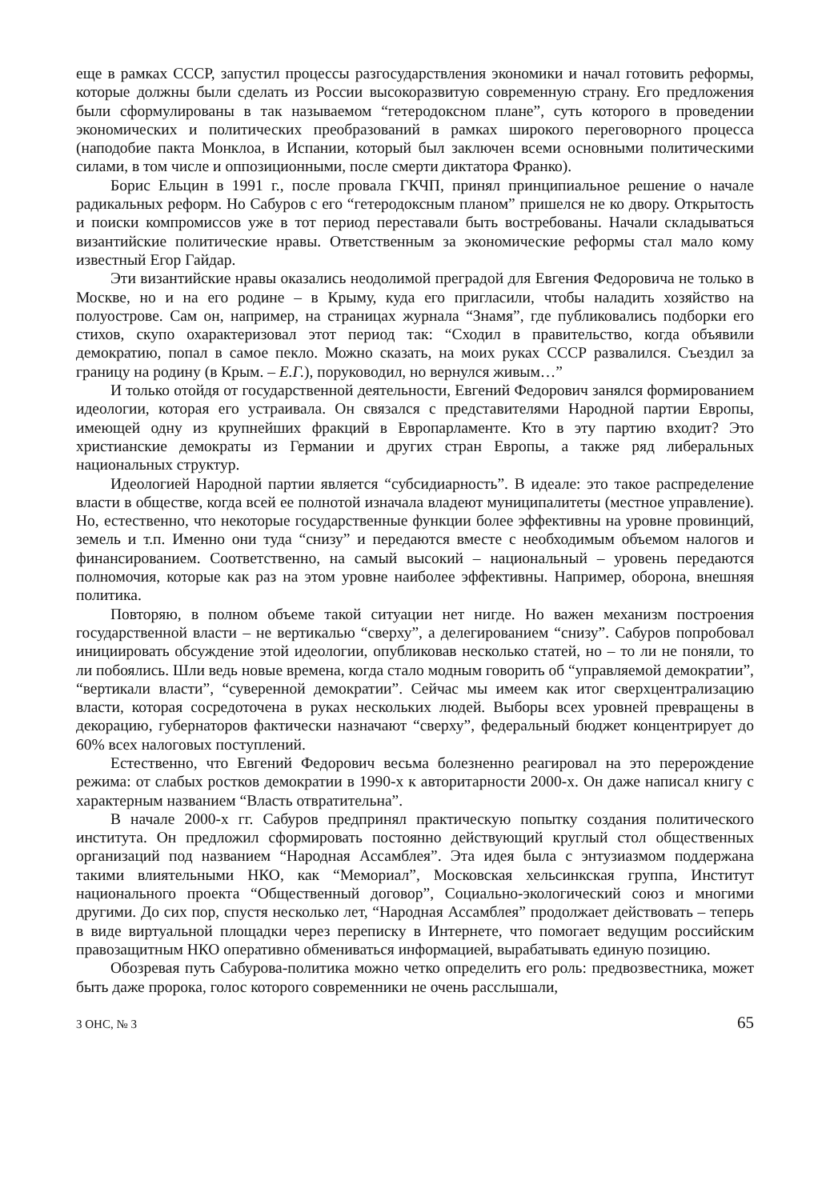еще в рамках СССР, запустил процессы разгосударствления экономики и начал готовить реформы, которые должны были сделать из России высокоразвитую современную страну. Его предложения были сформулированы в так называемом “гетеродоксном плане”, суть которого в проведении экономических и политических преобразований в рамках широкого переговорного процесса (наподобие пакта Монклоа, в Испании, который был заключен всеми основными политическими силами, в том числе и оппозиционными, после смерти диктатора Франко).
Борис Ельцин в 1991 г., после провала ГКЧП, принял принципиальное решение о начале радикальных реформ. Но Сабуров с его “гетеродоксным планом” пришелся не ко двору. Открытость и поиски компромиссов уже в тот период переставали быть востребованы. Начали складываться византийские политические нравы. Ответственным за экономические реформы стал мало кому известный Егор Гайдар.
Эти византийские нравы оказались неодолимой преградой для Евгения Федоровича не только в Москве, но и на его родине – в Крыму, куда его пригласили, чтобы наладить хозяйство на полуострове. Сам он, например, на страницах журнала “Знамя”, где публиковались подборки его стихов, скупо охарактеризовал этот период так: “Сходил в правительство, когда объявили демократию, попал в самое пекло. Можно сказать, на моих руках СССР развалился. Съездил за границу на родину (в Крым. – Е.Г.), поруководил, но вернулся живым…”
И только отойдя от государственной деятельности, Евгений Федорович занялся формированием идеологии, которая его устраивала. Он связался с представителями Народной партии Европы, имеющей одну из крупнейших фракций в Европарламенте. Кто в эту партию входит? Это христианские демократы из Германии и других стран Европы, а также ряд либеральных национальных структур.
Идеологией Народной партии является “субсидиарность”. В идеале: это такое распределение власти в обществе, когда всей ее полнотой изначала владеют муниципалитеты (местное управление). Но, естественно, что некоторые государственные функции более эффективны на уровне провинций, земель и т.п. Именно они туда “снизу” и передаются вместе с необходимым объемом налогов и финансированием. Соответственно, на самый высокий – национальный – уровень передаются полномочия, которые как раз на этом уровне наиболее эффективны. Например, оборона, внешняя политика.
Повторяю, в полном объеме такой ситуации нет нигде. Но важен механизм построения государственной власти – не вертикалью “сверху”, а делегированием “снизу”. Сабуров попробовал инициировать обсуждение этой идеологии, опубликовав несколько статей, но – то ли не поняли, то ли побоялись. Шли ведь новые времена, когда стало модным говорить об “управляемой демократии”, “вертикали власти”, “суверенной демократии”. Сейчас мы имеем как итог сверхцентрализацию власти, которая сосредоточена в руках нескольких людей. Выборы всех уровней превращены в декорацию, губернаторов фактически назначают “сверху”, федеральный бюджет концентрирует до 60% всех налоговых поступлений.
Естественно, что Евгений Федорович весьма болезненно реагировал на это перерождение режима: от слабых ростков демократии в 1990-х к авторитарности 2000-х. Он даже написал книгу с характерным названием “Власть отвратительна”.
В начале 2000-х гг. Сабуров предпринял практическую попытку создания политического института. Он предложил сформировать постоянно действующий круглый стол общественных организаций под названием “Народная Ассамблея”. Эта идея была с энтузиазмом поддержана такими влиятельными НКО, как “Мемориал”, Московская хельсинкская группа, Институт национального проекта “Общественный договор”, Социально-экологический союз и многими другими. До сих пор, спустя несколько лет, “Народная Ассамблея” продолжает действовать – теперь в виде виртуальной площадки через переписку в Интернете, что помогает ведущим российским правозащитным НКО оперативно обмениваться информацией, вырабатывать единую позицию.
Обозревая путь Сабурова-политика можно четко определить его роль: предвозвестника, может быть даже пророка, голос которого современники не очень расслышали,
3 ОНС, № 3 65